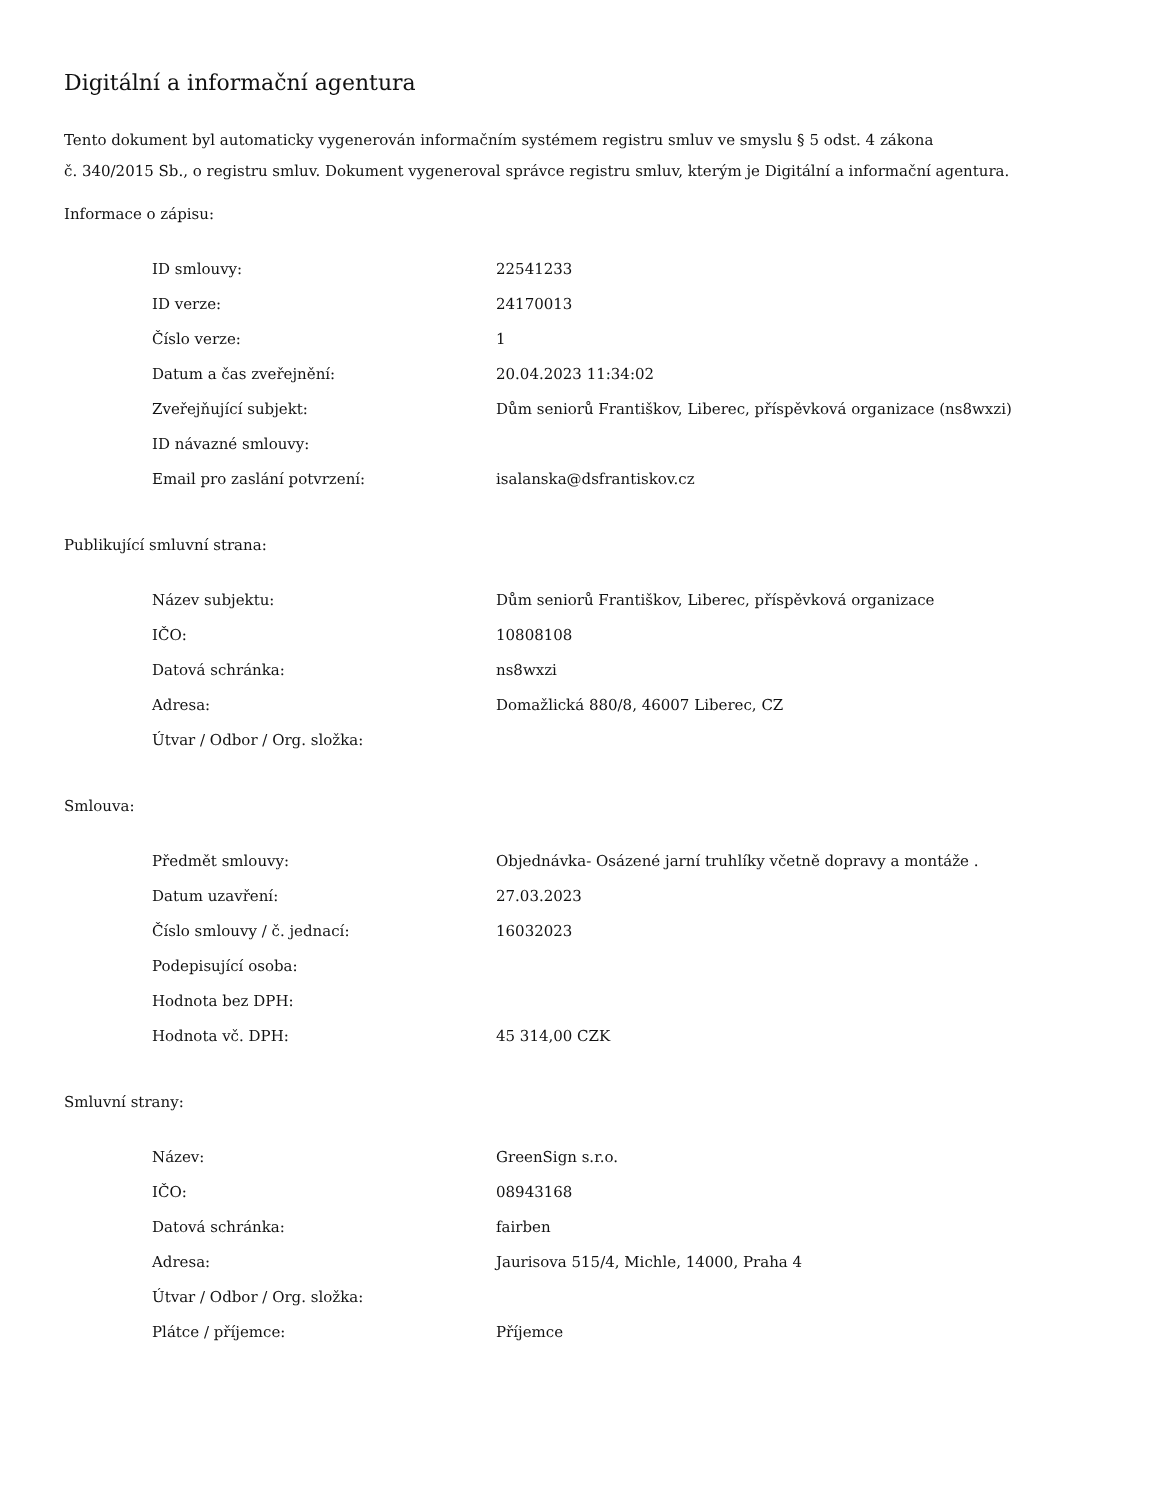Digitální a informační agentura
Tento dokument byl automaticky vygenerován informačním systémem registru smluv ve smyslu § 5 odst. 4 zákona
č. 340/2015 Sb., o registru smluv. Dokument vygeneroval správce registru smluv, kterým je Digitální a informační agentura.
Informace o zápisu:
| ID smlouvy: | 22541233 |
| ID verze: | 24170013 |
| Číslo verze: | 1 |
| Datum a čas zveřejnění: | 20.04.2023 11:34:02 |
| Zveřejňující subjekt: | Dům seniorů Františkov, Liberec, příspěvková organizace (ns8wxzi) |
| ID návazné smlouvy: | |
| Email pro zaslání potvrzení: | isalanska@dsfrantiskov.cz |
Publikující smluvní strana:
| Název subjektu: | Dům seniorů Františkov, Liberec, příspěvková organizace |
| IČO: | 10808108 |
| Datová schránka: | ns8wxzi |
| Adresa: | Domažlická 880/8, 46007 Liberec, CZ |
| Útvar / Odbor / Org. složka: | |
Smlouva:
| Předmět smlouvy: | Objednávka- Osázené jarní truhlíky včetně dopravy a montáže . |
| Datum uzavření: | 27.03.2023 |
| Číslo smlouvy / č. jednací: | 16032023 |
| Podepisující osoba: | |
| Hodnota bez DPH: | |
| Hodnota vč. DPH: | 45 314,00 CZK |
Smluvní strany:
| Název: | GreenSign s.r.o. |
| IČO: | 08943168 |
| Datová schránka: | fairben |
| Adresa: | Jaurisova 515/4, Michle, 14000, Praha 4 |
| Útvar / Odbor / Org. složka: | |
| Plátce / příjemce: | Příjemce |